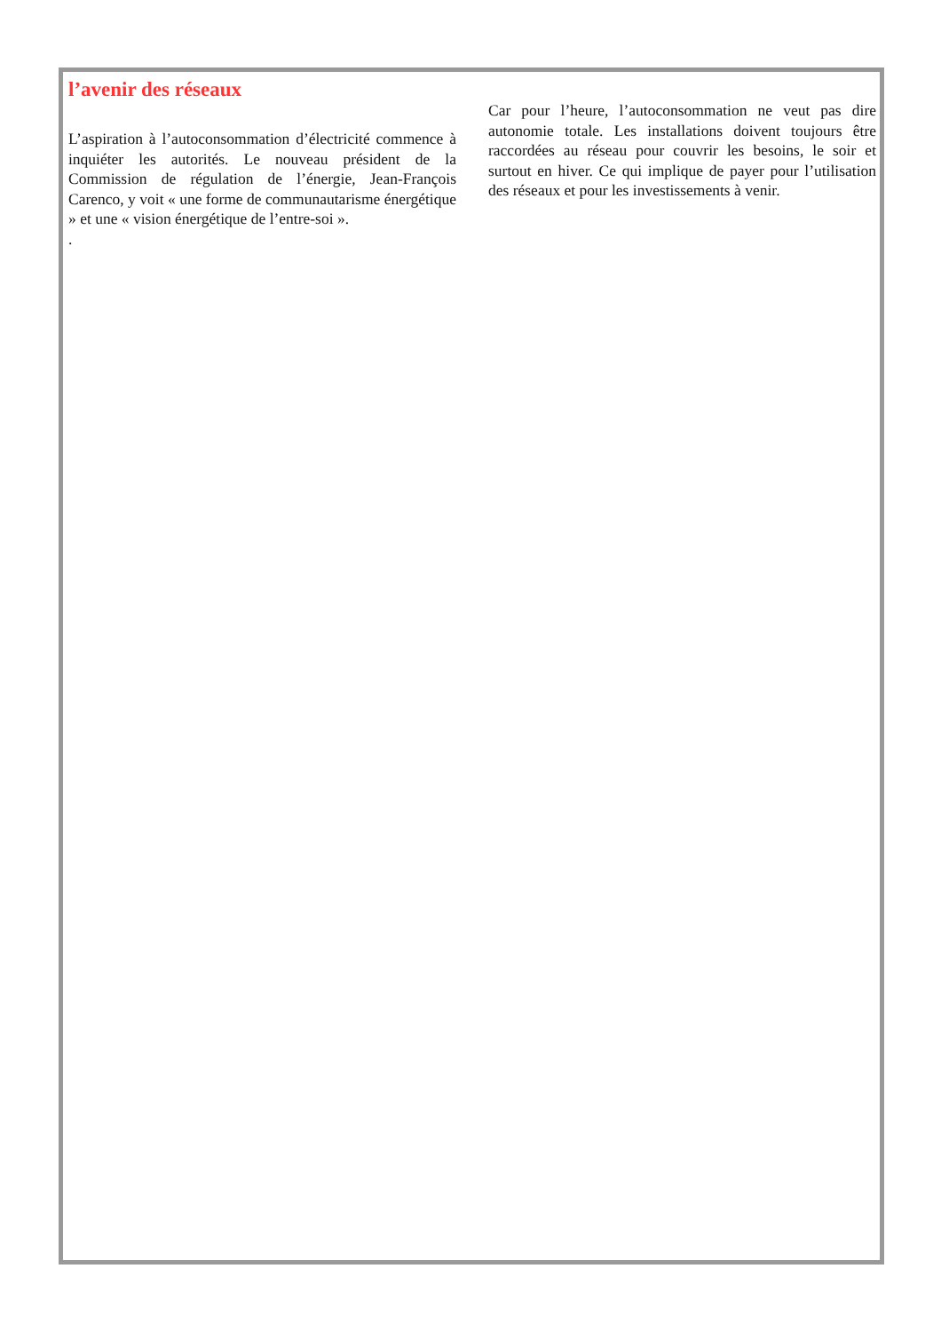l’avenir des réseaux
L’aspiration à l’autoconsommation d’électricité commence à inquiéter les autorités. Le nouveau président de la Commission de régulation de l’énergie, Jean-François Carenco, y voit « une forme de communautarisme énergétique » et une « vision énergétique de l’entre-soi ».
.
Car pour l’heure, l’autoconsommation ne veut pas dire autonomie totale. Les installations doivent toujours être raccordées au réseau pour couvrir les besoins, le soir et surtout en hiver. Ce qui implique de payer pour l’utilisation des réseaux et pour les investissements à venir.